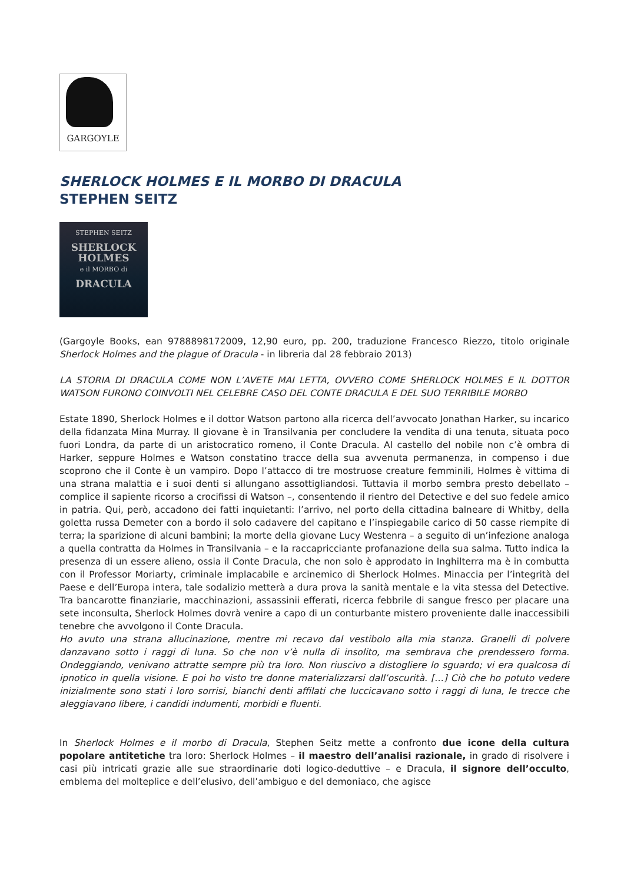GARGOYLE
SHERLOCK HOLMES E IL MORBO DI DRACULA
STEPHEN SEITZ
STEPHEN SEITZ
SHERLOCK HOLMES
e il MORBO di
DRACULA
(Gargoyle Books, ean 9788898172009, 12,90 euro, pp. 200, traduzione Francesco Riezzo, titolo originale Sherlock Holmes and the plague of Dracula - in libreria dal 28 febbraio 2013)
LA STORIA DI DRACULA COME NON L’AVETE MAI LETTA, OVVERO COME SHERLOCK HOLMES E IL DOTTOR WATSON FURONO COINVOLTI NEL CELEBRE CASO DEL CONTE DRACULA E DEL SUO TERRIBILE MORBO
Estate 1890, Sherlock Holmes e il dottor Watson partono alla ricerca dell’avvocato Jonathan Harker, su incarico della fidanzata Mina Murray. Il giovane è in Transilvania per concludere la vendita di una tenuta, situata poco fuori Londra, da parte di un aristocratico romeno, il Conte Dracula. Al castello del nobile non c’è ombra di Harker, seppure Holmes e Watson constatino tracce della sua avvenuta permanenza, in compenso i due scoprono che il Conte è un vampiro. Dopo l’attacco di tre mostruose creature femminili, Holmes è vittima di una strana malattia e i suoi denti si allungano assottigliandosi. Tuttavia il morbo sembra presto debellato – complice il sapiente ricorso a crocifissi di Watson –, consentendo il rientro del Detective e del suo fedele amico in patria. Qui, però, accadono dei fatti inquietanti: l’arrivo, nel porto della cittadina balneare di Whitby, della goletta russa Demeter con a bordo il solo cadavere del capitano e l’inspiegabile carico di 50 casse riempite di terra; la sparizione di alcuni bambini; la morte della giovane Lucy Westenra – a seguito di un’infezione analoga a quella contratta da Holmes in Transilvania – e la raccapricciante profanazione della sua salma. Tutto indica la presenza di un essere alieno, ossia il Conte Dracula, che non solo è approdato in Inghilterra ma è in combutta con il Professor Moriarty, criminale implacabile e arcinemico di Sherlock Holmes. Minaccia per l’integrità del Paese e dell’Europa intera, tale sodalizio metterà a dura prova la sanità mentale e la vita stessa del Detective. Tra bancarotte finanziarie, macchinazioni, assassinii efferati, ricerca febbrile di sangue fresco per placare una sete inconsulta, Sherlock Holmes dovrà venire a capo di un conturbante mistero proveniente dalle inaccessibili tenebre che avvolgono il Conte Dracula.
Ho avuto una strana allucinazione, mentre mi recavo dal vestibolo alla mia stanza. Granelli di polvere danzavano sotto i raggi di luna. So che non v’è nulla di insolito, ma sembrava che prendessero forma. Ondeggiando, venivano attratte sempre più tra loro. Non riuscivo a distogliere lo sguardo; vi era qualcosa di ipnotico in quella visione. E poi ho visto tre donne materializzarsi dall’oscurità. […] Ciò che ho potuto vedere inizialmente sono stati i loro sorrisi, bianchi denti affilati che luccicavano sotto i raggi di luna, le trecce che aleggiavano libere, i candidi indumenti, morbidi e fluenti.
In Sherlock Holmes e il morbo di Dracula, Stephen Seitz mette a confronto due icone della cultura popolare antitetiche tra loro: Sherlock Holmes – il maestro dell’analisi razionale, in grado di risolvere i casi più intricati grazie alle sue straordinarie doti logico-deduttive – e Dracula, il signore dell’occulto, emblema del molteplice e dell’elusivo, dell’ambiguo e del demoniaco, che agisce